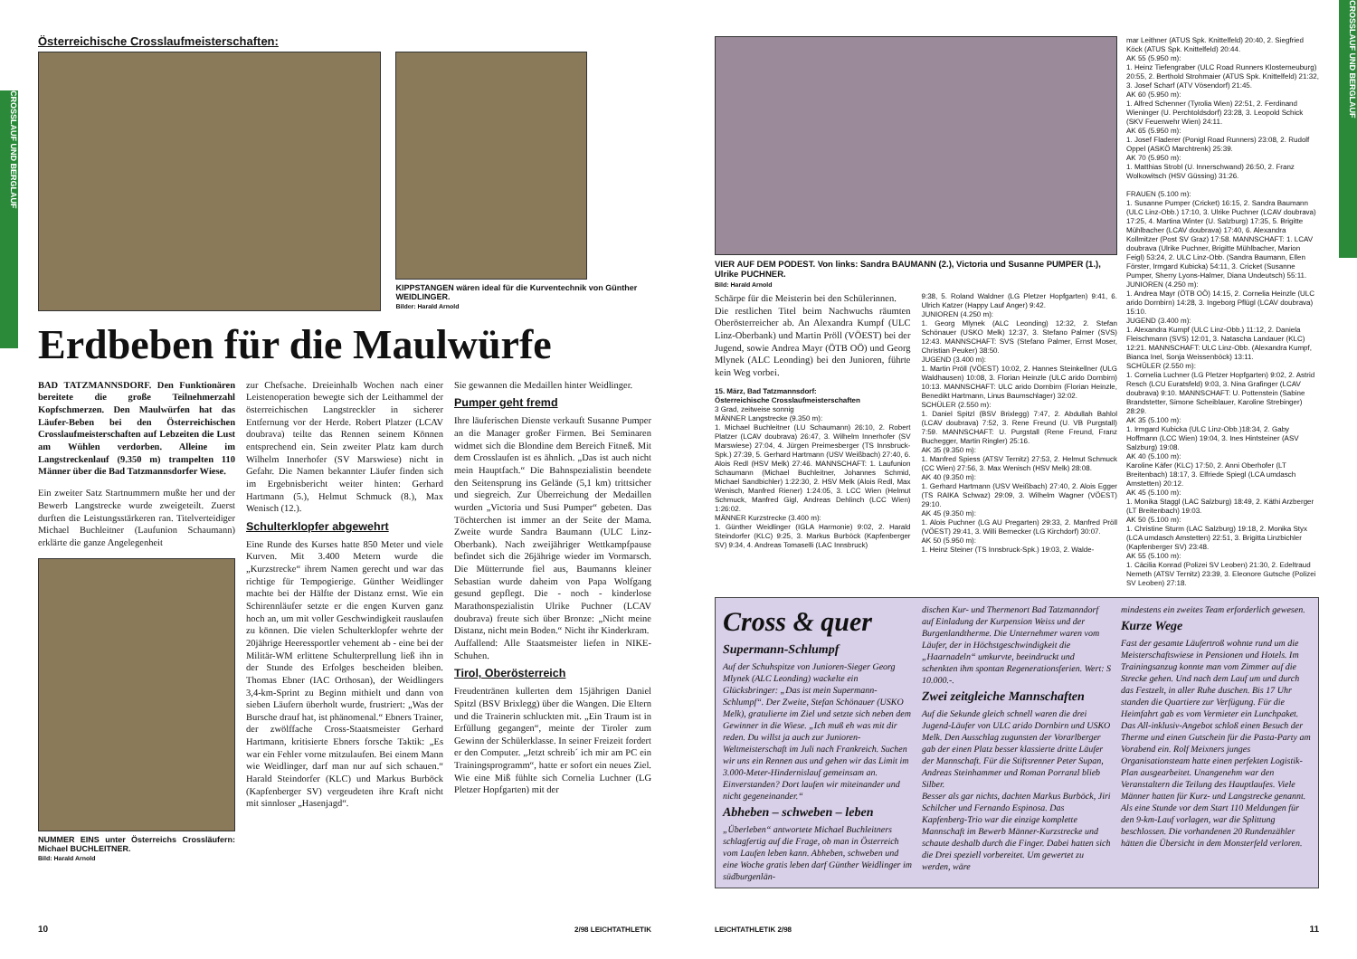CROSSLAUF UND BERGLAUF
Österreichische Crosslaufmeisterschaften:
KIPPSTANGEN wären ideal für die Kurventechnik von Günther WEIDLINGER.
Bilder: Harald Arnold
Erdbeben für die Maulwürfe
BAD TATZMANNSDORF. Den Funktionären bereitete die große Teilnehmerzahl Kopfschmerzen. Den Maulwürfen hat das Läufer-Beben bei den Österreichischen Crosslaufmeisterschaften auf Lebzeiten die Lust am Wühlen verdorben. Alleine im Langstreckenlauf (9.350 m) trampelten 110 Männer über die Bad Tatzmannsdorfer Wiese.
Ein zweiter Satz Startnummern mußte her und der Bewerb Langstrecke wurde zweigeteilt. Zuerst durften die Leistungsstärkeren ran. Titelverteidiger Michael Buchleitner (Laufunion Schaumann) erklärte die ganze Angelegenheit
NUMMER EINS unter Österreichs Crossläufern: Michael BUCHLEITNER.
Bild: Harald Arnold
zur Chefsache. Dreieinhalb Wochen nach einer Leistenoperation bewegte sich der Leithammel der österreichischen Langstreckler in sicherer Entfernung vor der Herde. Robert Platzer (LCAV doubrava) teilte das Rennen seinem Können entsprechend ein. Sein zweiter Platz kam durch Wilhelm Innerhofer (SV Marswiese) nicht in Gefahr. Die Namen bekannter Läufer finden sich im Ergebnisbericht weiter hinten: Gerhard Hartmann (5.), Helmut Schmuck (8.), Max Wenisch (12.).
Schulterklopfer abgewehrt
Eine Runde des Kurses hatte 850 Meter und viele Kurven. Mit 3.400 Metern wurde die „Kurzstrecke“ ihrem Namen gerecht und war das richtige für Tempogierige. Günther Weidlinger machte bei der Hälfte der Distanz ernst. Wie ein Schirennläufer setzte er die engen Kurven ganz hoch an, um mit voller Geschwindigkeit rauslaufen zu können. Die vielen Schulterklopfer wehrte der 20jährige Heeressportler vehement ab - eine bei der Militär-WM erlittene Schulterprellung ließ ihn in der Stunde des Erfolges bescheiden bleiben. Thomas Ebner (IAC Orthosan), der Weidlingers 3,4-km-Sprint zu Beginn mithielt und dann von sieben Läufern überholt wurde, frustriert: „Was der Bursche drauf hat, ist phänomenal.“ Ebners Trainer, der zwölffache Cross-Staatsmeister Gerhard Hartmann, kritisierte Ebners forsche Taktik: „Es war ein Fehler vorne mitzulaufen. Bei einem Mann wie Weidlinger, darf man nur auf sich schauen.“ Harald Steindorfer (KLC) und Markus Burböck (Kapfenberger SV) vergeudeten ihre Kraft nicht mit sinnloser „Hasenjagd“.
Sie gewannen die Medaillen hinter Weidlinger.
Pumper geht fremd
Ihre läuferischen Dienste verkauft Susanne Pumper an die Manager großer Firmen. Bei Seminaren widmet sich die Blondine dem Bereich Fitneß. Mit dem Crosslaufen ist es ähnlich. „Das ist auch nicht mein Hauptfach.“ Die Bahnspezialistin beendete den Seitensprung ins Gelände (5,1 km) trittsicher und siegreich. Zur Überreichung der Medaillen wurden „Victoria und Susi Pumper“ gebeten. Das Töchterchen ist immer an der Seite der Mama. Zweite wurde Sandra Baumann (ULC Linz-Oberbank). Nach zweijähriger Wettkampfpause befindet sich die 26jährige wieder im Vormarsch. Die Mütterrunde fiel aus, Baumanns kleiner Sebastian wurde daheim von Papa Wolfgang gesund gepflegt. Die - noch - kinderlose Marathonspezialistin Ulrike Puchner (LCAV doubrava) freute sich über Bronze: „Nicht meine Distanz, nicht mein Boden.“ Nicht ihr Kinderkram.
Auffallend: Alle Staatsmeister liefen in NIKE-Schuhen.
Tirol, Oberösterreich
Freudentränen kullerten dem 15jährigen Daniel Spitzl (BSV Brixlegg) über die Wangen. Die Eltern und die Trainerin schluckten mit. „Ein Traum ist in Erfüllung gegangen“, meinte der Tiroler zum Gewinn der Schülerklasse. In seiner Freizeit fordert er den Computer. „Jetzt schreib´ ich mir am PC ein Trainingsprogramm“, hatte er sofort ein neues Ziel. Wie eine Miß fühlte sich Cornelia Luchner (LG Pletzer Hopfgarten) mit der
10 2/98 LEICHTATHLETIK
CROSSLAUF UND BERGLAUF
VIER AUF DEM PODEST. Von links: Sandra BAUMANN (2.), Victoria und Susanne PUMPER (1.), Ulrike PUCHNER.
Bild: Harald Arnold
Schärpe für die Meisterin bei den Schülerinnen.
Die restlichen Titel beim Nachwuchs räumten Oberösterreicher ab. An Alexandra Kumpf (ULC Linz-Oberbank) und Martin Pröll (VÖEST) bei der Jugend, sowie Andrea Mayr (ÖTB OÖ) und Georg Mlynek (ALC Leonding) bei den Junioren, führte kein Weg vorbei.
15. März, Bad Tatzmannsdorf:
Österreichische Crosslaufmeisterschaften
3 Grad, zeitweise sonnig
MÄNNER Langstrecke (9.350 m):
1. Michael Buchleitner (LU Schaumann) 26:10, 2. Robert Platzer (LCAV doubrava) 26:47, 3. Wilhelm Innerhofer (SV Marswiese) 27:04, 4. Jürgen Preimesberger (TS Innsbruck-Spk.) 27:39, 5. Gerhard Hartmann (USV Weißbach) 27:40, 6. Alois Redl (HSV Melk) 27:46. MANNSCHAFT: 1. Laufunion Schaumann (Michael Buchleitner, Johannes Schmid, Michael Sandbichler) 1:22:30, 2. HSV Melk (Alois Redl, Max Wenisch, Manfred Riener) 1:24:05, 3. LCC Wien (Helmut Schmuck, Manfred Gigl, Andreas Dehlinch (LCC Wien) 1:26:02.
MÄNNER Kurzstrecke (3.400 m):
1. Günther Weidlinger (IGLA Harmonie) 9:02, 2. Harald Steindorfer (KLC) 9:25, 3. Markus Burböck (Kapfenberger SV) 9:34, 4. Andreas Tomaselli (LAC Innsbruck)
9:38, 5. Roland Waldner (LG Pletzer Hopfgarten) 9:41, 6. Ulrich Katzer (Happy Lauf Anger) 9:42.
JUNIOREN (4.250 m):
1. Georg Mlynek (ALC Leonding) 12:32, 2. Stefan Schönauer (USKO Melk) 12:37, 3. Stefano Palmer (SVS) 12:43. MANNSCHAFT: SVS (Stefano Palmer, Ernst Moser, Christian Peuker) 38:50.
JUGEND (3.400 m):
1. Martin Pröll (VÖEST) 10:02, 2. Hannes Steinkellner (ULG Waldhausen) 10:08, 3. Florian Heinzle (ULC arido Dornbirn) 10:13. MANNSCHAFT: ULC arido Dornbirn (Florian Heinzle, Benedikt Hartmann, Linus Baumschlager) 32:02.
SCHÜLER (2.550 m):
1. Daniel Spitzl (BSV Brixlegg) 7:47, 2. Abdullah Bahlol (LCAV doubrava) 7:52, 3. Rene Freund (U. VB Purgstall) 7:59. MANNSCHAFT: U. Purgstall (Rene Freund, Franz Buchegger, Martin Ringler) 25:16.
AK 35 (9.350 m):
1. Manfred Spiess (ATSV Ternitz) 27:53, 2. Helmut Schmuck (CC Wien) 27:56, 3. Max Wenisch (HSV Melk) 28:08.
AK 40 (9.350 m):
1. Gerhard Hartmann (USV Weißbach) 27:40, 2. Alois Egger (TS RAIKA Schwaz) 29:09, 3. Wilhelm Wagner (VÖEST) 29:10.
AK 45 (9.350 m):
1. Alois Puchner (LG AU Pregarten) 29:33, 2. Manfred Pröll (VÖEST) 29:41, 3. Willi Bernecker (LG Kirchdorf) 30:07.
AK 50 (5.950 m):
1. Heinz Steiner (TS Innsbruck-Spk.) 19:03, 2. Walde-
mar Leithner (ATUS Spk. Knittelfeld) 20:40, 2. Siegfried Köck (ATUS Spk. Knittelfeld) 20:44.
AK 55 (5.950 m):
1. Heinz Tiefengraber (ULC Road Runners Klosterneuburg) 20:55, 2. Berthold Strohmaier (ATUS Spk. Knittelfeld) 21:32, 3. Josef Scharf (ATV Vösendorf) 21:45.
AK 60 (5.950 m):
1. Alfred Schenner (Tyrolia Wien) 22:51, 2. Ferdinand Wieninger (U. Perchtoldsdorf) 23:28, 3. Leopold Schick (SKV Feuerwehr Wien) 24:11.
AK 65 (5.950 m):
1. Josef Fladerer (Ponigl Road Runners) 23:08, 2. Rudolf Oppel (ASKÖ Marchtrenk) 25:39.
AK 70 (5.950 m):
1. Matthias Strobl (U. Innerschwand) 26:50, 2. Franz Wolkowitsch (HSV Güssing) 31:26.
FRAUEN (5.100 m):
1. Susanne Pumper (Cricket) 16:15, 2. Sandra Baumann (ULC Linz-Obb.) 17:10, 3. Ulrike Puchner (LCAV doubrava) 17:25, 4. Martina Winter (U. Salzburg) 17:35, 5. Brigitte Mühlbacher (LCAV doubrava) 17:40, 6. Alexandra Kollmitzer (Post SV Graz) 17:58. MANNSCHAFT: 1. LCAV doubrava (Ulrike Puchner, Brigitte Mühlbacher, Marion Feigl) 53:24, 2. ULC Linz-Obb. (Sandra Baumann, Ellen Förster, Irmgard Kubicka) 54:11, 3. Cricket (Susanne Pumper, Sherry Lyons-Halmer, Diana Undeutsch) 55:11.
JUNIOREN (4.250 m):
1. Andrea Mayr (ÖTB OÖ) 14:15, 2. Cornelia Heinzle (ULC arido Dornbirn) 14:28, 3. Ingeborg Pflügl (LCAV doubrava) 15:10.
JUGEND (3.400 m):
1. Alexandra Kumpf (ULC Linz-Obb.) 11:12, 2. Daniela Fleischmann (SVS) 12:01, 3. Natascha Landauer (KLC) 12:21. MANNSCHAFT: ULC Linz-Obb. (Alexandra Kumpf, Bianca Inel, Sonja Weissenböck) 13:11.
SCHÜLER (2.550 m):
1. Cornelia Luchner (LG Pletzer Hopfgarten) 9:02, 2. Astrid Resch (LCU Euratsfeld) 9:03, 3. Nina Grafinger (LCAV doubrava) 9:10. MANNSCHAFT: U. Pottenstein (Sabine Brandstetter, Simone Scheiblauer, Karoline Strebinger) 28:29.
AK 35 (5.100 m):
1. Irmgard Kubicka (ULC Linz-Obb.)18:34, 2. Gaby Hoffmann (LCC Wien) 19:04, 3. Ines Hintsteiner (ASV Salzburg) 19:08.
AK 40 (5.100 m):
Karoline Käfer (KLC) 17:50, 2. Anni Oberhofer (LT Breitenbach) 18:17, 3. Elfriede Spiegl (LCA umdasch Amstetten) 20:12.
AK 45 (5.100 m):
1. Monika Staggl (LAC Salzburg) 18:49, 2. Käthi Arzberger (LT Breitenbach) 19:03.
AK 50 (5.100 m):
1. Christine Sturm (LAC Salzburg) 19:18, 2. Monika Styx (LCA umdasch Amstetten) 22:51, 3. Brigitta Linzbichler (Kapfenberger SV) 23:48.
AK 55 (5.100 m):
1. Cäcilia Konrad (Polizei SV Leoben) 21:30, 2. Edeltraud Nemeth (ATSV Ternitz) 23:39, 3. Eleonore Gutsche (Polizei SV Leoben) 27:18.
Cross & quer
Supermann-Schlumpf
Auf der Schuhspitze von Junioren-Sieger Georg Mlynek (ALC Leonding) wackelte ein Glücksbringer: „Das ist mein Supermann-Schlumpf“. Der Zweite, Stefan Schönauer (USKO Melk), gratulierte im Ziel und setzte sich neben dem Gewinner in die Wiese. „Ich muß eh was mit dir reden. Du willst ja auch zur Junioren-Weltmeisterschaft im Juli nach Frankreich. Suchen wir uns ein Rennen aus und gehen wir das Limit im 3.000-Meter-Hindernislauf gemeinsam an. Einverstanden? Dort laufen wir miteinander und nicht gegeneinander.“
Abheben – schweben – leben
„Überleben“ antwortete Michael Buchleitners schlagfertig auf die Frage, ob man in Österreich vom Laufen leben kann. Abheben, schweben und eine Woche gratis leben darf Günther Weidlinger im südburgenlän-
dischen Kur- und Thermenort Bad Tatzmanndorf auf Einladung der Kurpension Weiss und der Burgenlandtherme. Die Unternehmer waren vom Läufer, der in Höchstgeschwindigkeit die „Haarnadeln“ umkurvte, beeindruckt und schenkten ihm spontan Regenerationsferien. Wert: S 10.000.-.
Zwei zeitgleiche Mannschaften
Auf die Sekunde gleich schnell waren die drei Jugend-Läufer von ULC arido Dornbirn und USKO Melk. Den Ausschlag zugunsten der Vorarlberger gab der einen Platz besser klassierte dritte Läufer der Mannschaft. Für die Stiftsrenner Peter Supan, Andreas Steinhammer und Roman Porranzl blieb Silber.
Besser als gar nichts, dachten Markus Burböck, Jiri Schilcher und Fernando Espinosa. Das Kapfenberg-Trio war die einzige komplette Mannschaft im Bewerb Männer-Kurzstrecke und schaute deshalb durch die Finger. Dabei hatten sich die Drei speziell vorbereitet. Um gewertet zu werden, wäre
mindestens ein zweites Team erforderlich gewesen.
Kurze Wege
Fast der gesamte Läufertroß wohnte rund um die Meisterschaftswiese in Pensionen und Hotels. Im Trainingsanzug konnte man vom Zimmer auf die Strecke gehen. Und nach dem Lauf um und durch das Festzelt, in aller Ruhe duschen. Bis 17 Uhr standen die Quartiere zur Verfügung. Für die Heimfahrt gab es vom Vermieter ein Lunchpaket. Das All-inklusiv-Angebot schloß einen Besuch der Therme und einen Gutschein für die Pasta-Party am Vorabend ein. Rolf Meixners junges Organisationsteam hatte einen perfekten Logistik-Plan ausgearbeitet. Unangenehm war den Veranstaltern die Teilung des Hauptlaufes. Viele Männer hatten für Kurz- und Langstrecke genannt. Als eine Stunde vor dem Start 110 Meldungen für den 9-km-Lauf vorlagen, war die Splittung beschlossen. Die vorhandenen 20 Rundenzähler hätten die Übersicht in dem Monsterfeld verloren.
LEICHTATHLETIK 2/98 11